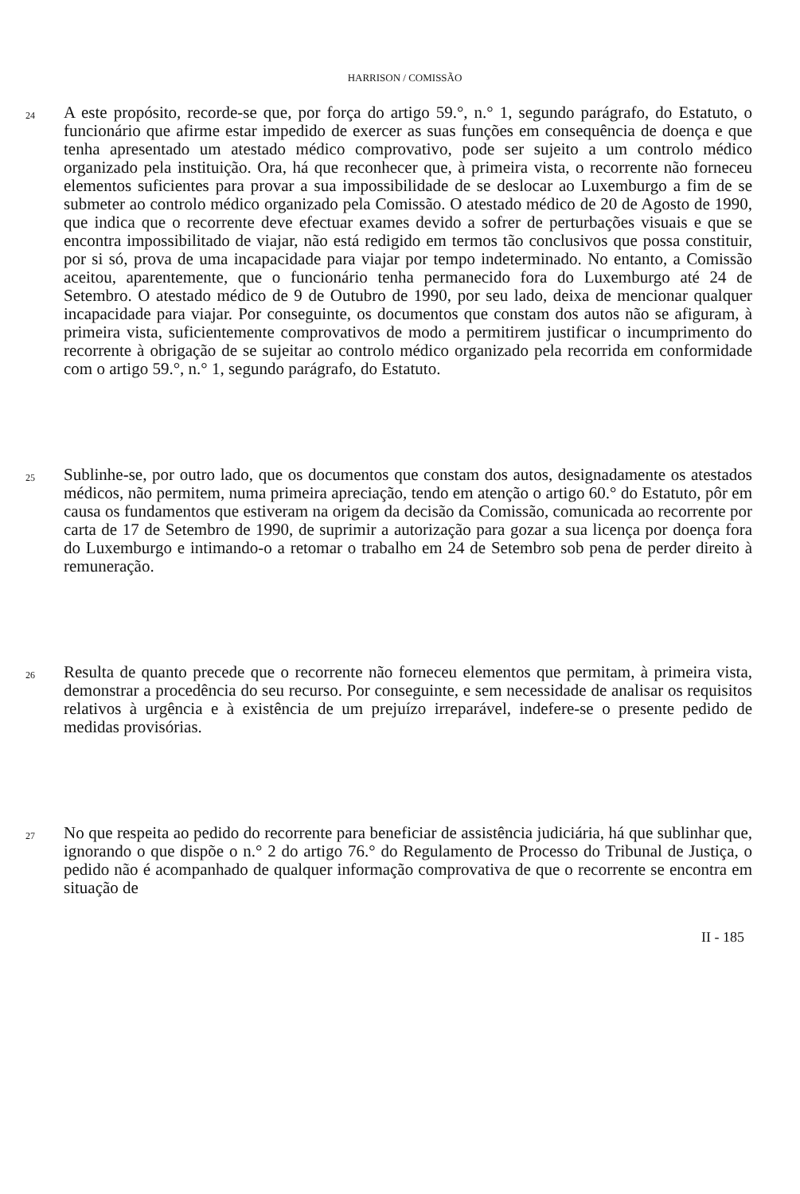HARRISON / COMISSÃO
24
A este propósito, recorde-se que, por força do artigo 59.°, n.° 1, segundo parágrafo, do Estatuto, o funcionário que afirme estar impedido de exercer as suas funções em consequência de doença e que tenha apresentado um atestado médico comprovativo, pode ser sujeito a um controlo médico organizado pela instituição. Ora, há que reconhecer que, à primeira vista, o recorrente não forneceu elementos suficientes para provar a sua impossibilidade de se deslocar ao Luxemburgo a fim de se submeter ao controlo médico organizado pela Comissão. O atestado médico de 20 de Agosto de 1990, que indica que o recorrente deve efectuar exames devido a sofrer de perturbações visuais e que se encontra impossibilitado de viajar, não está redigido em termos tão conclusivos que possa constituir, por si só, prova de uma incapacidade para viajar por tempo indeterminado. No entanto, a Comissão aceitou, aparentemente, que o funcionário tenha permanecido fora do Luxemburgo até 24 de Setembro. O atestado médico de 9 de Outubro de 1990, por seu lado, deixa de mencionar qualquer incapacidade para viajar. Por conseguinte, os documentos que constam dos autos não se afiguram, à primeira vista, suficientemente comprovativos de modo a permitirem justificar o incumprimento do recorrente à obrigação de se sujeitar ao controlo médico organizado pela recorrida em conformidade com o artigo 59.°, n.° 1, segundo parágrafo, do Estatuto.
25
Sublinhe-se, por outro lado, que os documentos que constam dos autos, designadamente os atestados médicos, não permitem, numa primeira apreciação, tendo em atenção o artigo 60.° do Estatuto, pôr em causa os fundamentos que estiveram na origem da decisão da Comissão, comunicada ao recorrente por carta de 17 de Setembro de 1990, de suprimir a autorização para gozar a sua licença por doença fora do Luxemburgo e intimando-o a retomar o trabalho em 24 de Setembro sob pena de perder direito à remuneração.
26
Resulta de quanto precede que o recorrente não forneceu elementos que permitam, à primeira vista, demonstrar a procedência do seu recurso. Por conseguinte, e sem necessidade de analisar os requisitos relativos à urgência e à existência de um prejuízo irreparável, indefere-se o presente pedido de medidas provisórias.
27
No que respeita ao pedido do recorrente para beneficiar de assistência judiciária, há que sublinhar que, ignorando o que dispõe o n.° 2 do artigo 76.° do Regulamento de Processo do Tribunal de Justiça, o pedido não é acompanhado de qualquer informação comprovativa de que o recorrente se encontra em situação de
II - 185